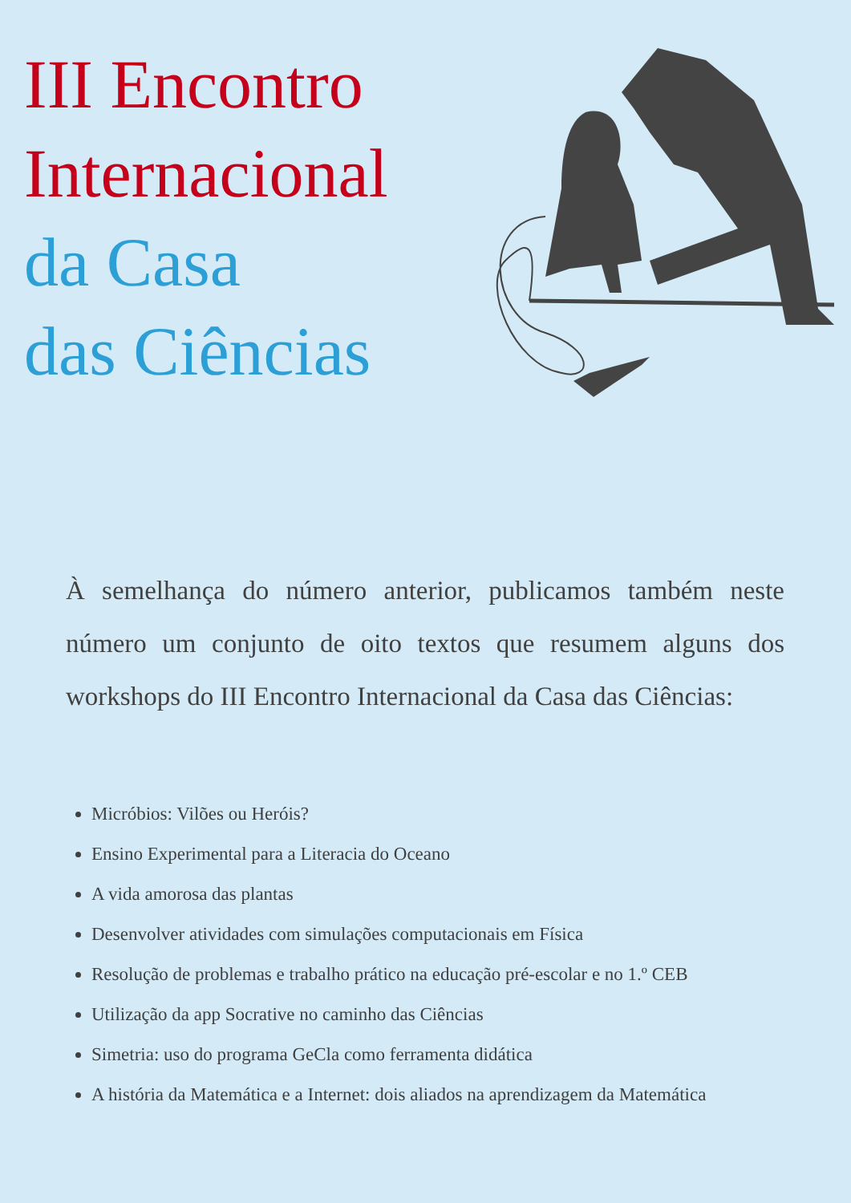III Encontro
Internacional
da Casa
das Ciências
À semelhança do número anterior, publicamos também neste número um conjunto de oito textos que resumem alguns dos workshops do III Encontro Internacional da Casa das Ciências:
Micróbios: Vilões ou Heróis?
Ensino Experimental para a Literacia do Oceano
A vida amorosa das plantas
Desenvolver atividades com simulações computacionais em Física
Resolução de problemas e trabalho prático na educação pré-escolar e no 1.º CEB
Utilização da app Socrative no caminho das Ciências
Simetria: uso do programa GeCla como ferramenta didática
A história da Matemática e a Internet: dois aliados na aprendizagem da Matemática